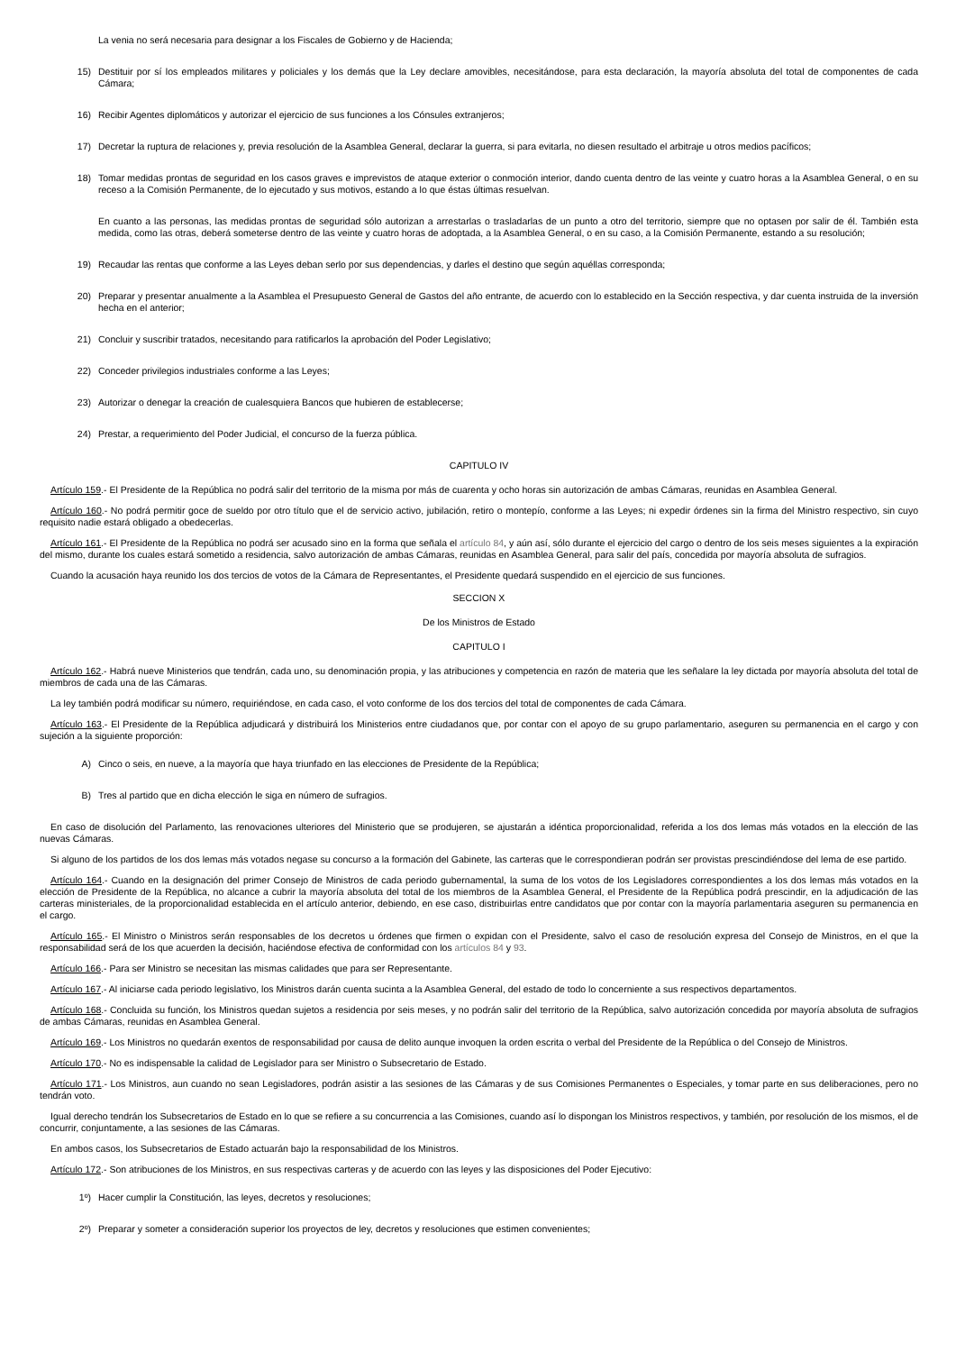La venia no será necesaria para designar a los Fiscales de Gobierno y de Hacienda;
15) Destituir por sí los empleados militares y policiales y los demás que la Ley declare amovibles, necesitándose, para esta declaración, la mayoría absoluta del total de componentes de cada Cámara;
16) Recibir Agentes diplomáticos y autorizar el ejercicio de sus funciones a los Cónsules extranjeros;
17) Decretar la ruptura de relaciones y, previa resolución de la Asamblea General, declarar la guerra, si para evitarla, no diesen resultado el arbitraje u otros medios pacíficos;
18) Tomar medidas prontas de seguridad en los casos graves e imprevistos de ataque exterior o conmoción interior, dando cuenta dentro de las veinte y cuatro horas a la Asamblea General, o en su receso a la Comisión Permanente, de lo ejecutado y sus motivos, estando a lo que éstas últimas resuelvan.
En cuanto a las personas, las medidas prontas de seguridad sólo autorizan a arrestarlas o trasladarlas de un punto a otro del territorio, siempre que no optasen por salir de él. También esta medida, como las otras, deberá someterse dentro de las veinte y cuatro horas de adoptada, a la Asamblea General, o en su caso, a la Comisión Permanente, estando a su resolución;
19) Recaudar las rentas que conforme a las Leyes deban serlo por sus dependencias, y darles el destino que según aquéllas corresponda;
20) Preparar y presentar anualmente a la Asamblea el Presupuesto General de Gastos del año entrante, de acuerdo con lo establecido en la Sección respectiva, y dar cuenta instruida de la inversión hecha en el anterior;
21) Concluir y suscribir tratados, necesitando para ratificarlos la aprobación del Poder Legislativo;
22) Conceder privilegios industriales conforme a las Leyes;
23) Autorizar o denegar la creación de cualesquiera Bancos que hubieren de establecerse;
24) Prestar, a requerimiento del Poder Judicial, el concurso de la fuerza pública.
CAPITULO IV
Artículo 159.- El Presidente de la República no podrá salir del territorio de la misma por más de cuarenta y ocho horas sin autorización de ambas Cámaras, reunidas en Asamblea General.
Artículo 160.- No podrá permitir goce de sueldo por otro título que el de servicio activo, jubilación, retiro o montepío, conforme a las Leyes; ni expedir órdenes sin la firma del Ministro respectivo, sin cuyo requisito nadie estará obligado a obedecerlas.
Artículo 161.- El Presidente de la República no podrá ser acusado sino en la forma que señala el artículo 84, y aún así, sólo durante el ejercicio del cargo o dentro de los seis meses siguientes a la expiración del mismo, durante los cuales estará sometido a residencia, salvo autorización de ambas Cámaras, reunidas en Asamblea General, para salir del país, concedida por mayoría absoluta de sufragios.
Cuando la acusación haya reunido los dos tercios de votos de la Cámara de Representantes, el Presidente quedará suspendido en el ejercicio de sus funciones.
SECCION X
De los Ministros de Estado
CAPITULO I
Artículo 162.- Habrá nueve Ministerios que tendrán, cada uno, su denominación propia, y las atribuciones y competencia en razón de materia que les señalare la ley dictada por mayoría absoluta del total de miembros de cada una de las Cámaras.
La ley también podrá modificar su número, requiriéndose, en cada caso, el voto conforme de los dos tercios del total de componentes de cada Cámara.
Artículo 163.- El Presidente de la República adjudicará y distribuirá los Ministerios entre ciudadanos que, por contar con el apoyo de su grupo parlamentario, aseguren su permanencia en el cargo y con sujeción a la siguiente proporción:
A) Cinco o seis, en nueve, a la mayoría que haya triunfado en las elecciones de Presidente de la República;
B) Tres al partido que en dicha elección le siga en número de sufragios.
En caso de disolución del Parlamento, las renovaciones ulteriores del Ministerio que se produjeren, se ajustarán a idéntica proporcionalidad, referida a los dos lemas más votados en la elección de las nuevas Cámaras.
Si alguno de los partidos de los dos lemas más votados negase su concurso a la formación del Gabinete, las carteras que le correspondieran podrán ser provistas prescindiéndose del lema de ese partido.
Artículo 164.- Cuando en la designación del primer Consejo de Ministros de cada periodo gubernamental, la suma de los votos de los Legisladores correspondientes a los dos lemas más votados en la elección de Presidente de la República, no alcance a cubrir la mayoría absoluta del total de los miembros de la Asamblea General, el Presidente de la República podrá prescindir, en la adjudicación de las carteras ministeriales, de la proporcionalidad establecida en el artículo anterior, debiendo, en ese caso, distribuirlas entre candidatos que por contar con la mayoría parlamentaria aseguren su permanencia en el cargo.
Artículo 165.- El Ministro o Ministros serán responsables de los decretos u órdenes que firmen o expidan con el Presidente, salvo el caso de resolución expresa del Consejo de Ministros, en el que la responsabilidad será de los que acuerden la decisión, haciéndose efectiva de conformidad con los artículos 84 y 93.
Artículo 166.- Para ser Ministro se necesitan las mismas calidades que para ser Representante.
Artículo 167.- Al iniciarse cada periodo legislativo, los Ministros darán cuenta sucinta a la Asamblea General, del estado de todo lo concerniente a sus respectivos departamentos.
Artículo 168.- Concluida su función, los Ministros quedan sujetos a residencia por seis meses, y no podrán salir del territorio de la República, salvo autorización concedida por mayoría absoluta de sufragios de ambas Cámaras, reunidas en Asamblea General.
Artículo 169.- Los Ministros no quedarán exentos de responsabilidad por causa de delito aunque invoquen la orden escrita o verbal del Presidente de la República o del Consejo de Ministros.
Artículo 170.- No es indispensable la calidad de Legislador para ser Ministro o Subsecretario de Estado.
Artículo 171.- Los Ministros, aun cuando no sean Legisladores, podrán asistir a las sesiones de las Cámaras y de sus Comisiones Permanentes o Especiales, y tomar parte en sus deliberaciones, pero no tendrán voto.
Igual derecho tendrán los Subsecretarios de Estado en lo que se refiere a su concurrencia a las Comisiones, cuando así lo dispongan los Ministros respectivos, y también, por resolución de los mismos, el de concurrir, conjuntamente, a las sesiones de las Cámaras.
En ambos casos, los Subsecretarios de Estado actuarán bajo la responsabilidad de los Ministros.
Artículo 172.- Son atribuciones de los Ministros, en sus respectivas carteras y de acuerdo con las leyes y las disposiciones del Poder Ejecutivo:
1º) Hacer cumplir la Constitución, las leyes, decretos y resoluciones;
2º) Preparar y someter a consideración superior los proyectos de ley, decretos y resoluciones que estimen convenientes;